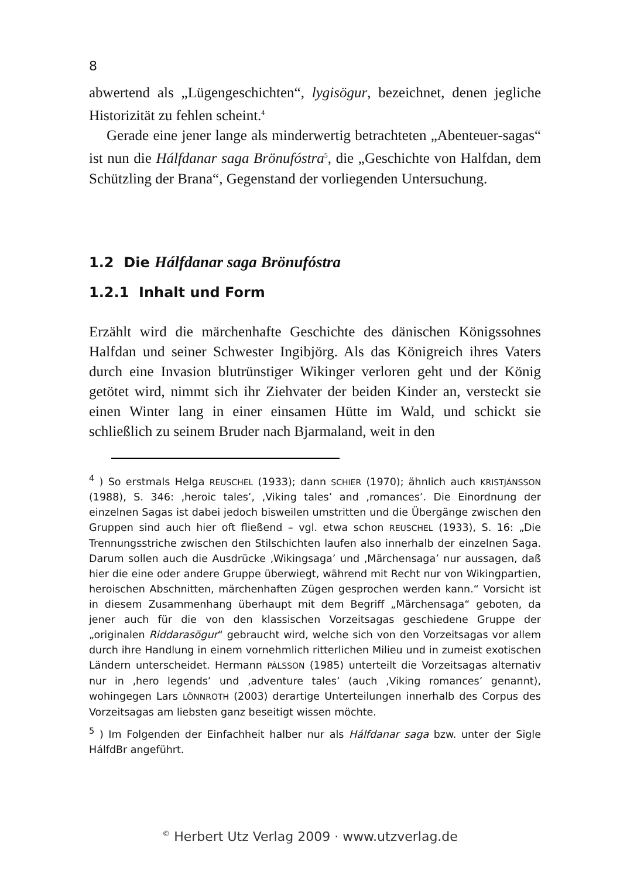8
abwertend als „Lügengeschichten“, lygisögur, bezeichnet, denen jegliche Historizität zu fehlen scheint.<sup>4</sup>
Gerade eine jener lange als minderwertig betrachteten „Abenteuer-sagas“ ist nun die Hálfdanar saga Brönufóstra<sup>5</sup>, die „Geschichte von Halfdan, dem Schützling der Brana“, Gegenstand der vorliegenden Untersuchung.
1.2 Die Hálfdanar saga Brönufóstra
1.2.1 Inhalt und Form
Erzählt wird die märchenhafte Geschichte des dänischen Königssohnes Halfdan und seiner Schwester Ingibjörg. Als das Königreich ihres Vaters durch eine Invasion blutrünstiger Wikinger verloren geht und der König getötet wird, nimmt sich ihr Ziehvater der beiden Kinder an, versteckt sie einen Winter lang in einer einsamen Hütte im Wald, und schickt sie schließlich zu seinem Bruder nach Bjarmaland, weit in den
<sup>4</sup> ) So erstmals Helga REUSCHEL (1933); dann SCHIER (1970); ähnlich auch KRISTJÁNSSON (1988), S. 346: ‚heroic tales’, ‚Viking tales’ and ‚romances’. Die Einordnung der einzelnen Sagas ist dabei jedoch bisweilen umstritten und die Übergänge zwischen den Gruppen sind auch hier oft fließend – vgl. etwa schon REUSCHEL (1933), S. 16: „Die Trennungsstriche zwischen den Stilschichten laufen also innerhalb der einzelnen Saga. Darum sollen auch die Ausdrücke ‚Wikingsaga’ und ‚Märchensaga’ nur aussagen, daß hier die eine oder andere Gruppe überwiegt, während mit Recht nur von Wikingpartien, heroischen Abschnitten, märchenhaften Zügen gesprochen werden kann.“ Vorsicht ist in diesem Zusammenhang überhaupt mit dem Begriff „Märchensaga“ geboten, da jener auch für die von den klassischen Vorzeitsagas geschiedene Gruppe der „originalen Riddarasögur“ gebraucht wird, welche sich von den Vorzeitsagas vor allem durch ihre Handlung in einem vornehmlich ritterlichen Milieu und in zumeist exotischen Ländern unterscheidet. Hermann PÁLSSON (1985) unterteilt die Vorzeitsagas alternativ nur in ‚hero legends’ und ‚adventure tales’ (auch ‚Viking romances’ genannt), wohingegen Lars LÖNNROTH (2003) derartige Unterteilungen innerhalb des Corpus des Vorzeitsagas am liebsten ganz beseitigt wissen möchte.
<sup>5</sup> ) Im Folgenden der Einfachheit halber nur als Hálfdanar saga bzw. unter der Sigle HálfdBr angeführt.
<sup>©</sup> Herbert Utz Verlag 2009 · www.utzverlag.de